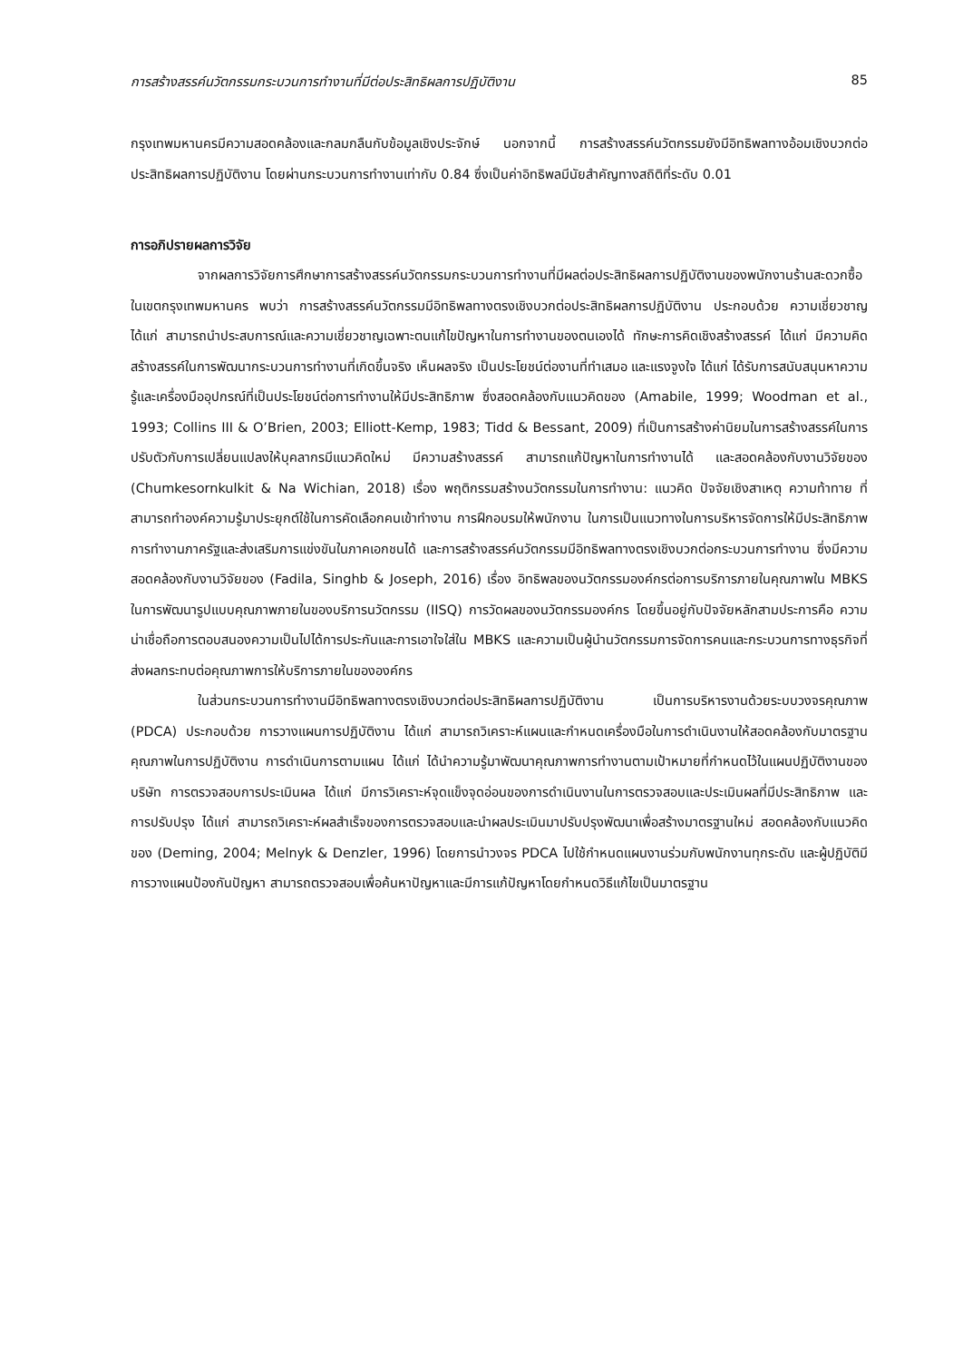การสร้างสรรค์นวัตกรรมกระบวนการทำงานที่มีต่อประสิทธิผลการปฏิบัติงาน 85
กรุงเทพมหานครมีความสอดคล้องและกลมกลืนกับข้อมูลเชิงประจักษ์ นอกจากนี้ การสร้างสรรค์นวัตกรรมยังมีอิทธิพลทางอ้อมเชิงบวกต่อประสิทธิผลการปฏิบัติงาน โดยผ่านกระบวนการทำงานเท่ากับ 0.84 ซึ่งเป็นค่าอิทธิพลมีนัยสำคัญทางสถิติที่ระดับ 0.01
การอภิปรายผลการวิจัย
จากผลการวิจัยการศึกษาการสร้างสรรค์นวัตกรรมกระบวนการทำงานที่มีผลต่อประสิทธิผลการปฏิบัติงานของพนักงานร้านสะดวกซื้อในเขตกรุงเทพมหานคร พบว่า การสร้างสรรค์นวัตกรรมมีอิทธิพลทางตรงเชิงบวกต่อประสิทธิผลการปฏิบัติงาน ประกอบด้วย ความเชี่ยวชาญ ได้แก่ สามารถนำประสบการณ์และความเชี่ยวชาญเฉพาะตนแก้ไขปัญหาในการทำงานของตนเองได้ ทักษะการคิดเชิงสร้างสรรค์ ได้แก่ มีความคิดสร้างสรรค์ในการพัฒนากระบวนการทำงานที่เกิดขึ้นจริง เห็นผลจริง เป็นประโยชน์ต่องานที่ทำเสมอ และแรงจูงใจ ได้แก่ ได้รับการสนับสนุนหาความรู้และเครื่องมืออุปกรณ์ที่เป็นประโยชน์ต่อการทำงานให้มีประสิทธิภาพ ซึ่งสอดคล้องกับแนวคิดของ (Amabile, 1999; Woodman et al., 1993; Collins III & O’Brien, 2003; Elliott-Kemp, 1983; Tidd & Bessant, 2009) ที่เป็นการสร้างค่านิยมในการสร้างสรรค์ในการปรับตัวกับการเปลี่ยนแปลงให้บุคลากรมีแนวคิดใหม่ มีความสร้างสรรค์ สามารถแก้ปัญหาในการทำงานได้ และสอดคล้องกับงานวิจัยของ (Chumkesornkulkit & Na Wichian, 2018) เรื่อง พฤติกรรมสร้างนวัตกรรมในการทำงาน: แนวคิด ปัจจัยเชิงสาเหตุ ความท้าทาย ที่สามารถทำองค์ความรู้มาประยุกต์ใช้ในการคัดเลือกคนเข้าทำงาน การฝึกอบรมให้พนักงาน ในการเป็นแนวทางในการบริหารจัดการให้มีประสิทธิภาพการทำงานภาครัฐและส่งเสริมการแข่งขันในภาคเอกชนได้ และการสร้างสรรค์นวัตกรรมมีอิทธิพลทางตรงเชิงบวกต่อกระบวนการทำงาน ซึ่งมีความสอดคล้องกับงานวิจัยของ (Fadila, Singhb & Joseph, 2016) เรื่อง อิทธิพลของนวัตกรรมองค์กรต่อการบริการภายในคุณภาพใน MBKS ในการพัฒนารูปแบบคุณภาพภายในของบริการนวัตกรรม (IISQ) การวัดผลของนวัตกรรมองค์กร โดยขึ้นอยู่กับปัจจัยหลักสามประการคือ ความน่าเชื่อถือการตอบสนองความเป็นไปได้การประกันและการเอาใจใส่ใน MBKS และความเป็นผู้นำนวัตกรรมการจัดการคนและกระบวนการทางธุรกิจที่ส่งผลกระทบต่อคุณภาพการให้บริการภายในขององค์กร
ในส่วนกระบวนการทำงานมีอิทธิพลทางตรงเชิงบวกต่อประสิทธิผลการปฏิบัติงาน เป็นการบริหารงานด้วยระบบวงจรคุณภาพ (PDCA) ประกอบด้วย การวางแผนการปฏิบัติงาน ได้แก่ สามารถวิเคราะห์แผนและกำหนดเครื่องมือในการดำเนินงานให้สอดคล้องกับมาตรฐานคุณภาพในการปฏิบัติงาน การดำเนินการตามแผน ได้แก่ ได้นำความรู้มาพัฒนาคุณภาพการทำงานตามเป้าหมายที่กำหนดไว้ในแผนปฏิบัติงานของบริษัท การตรวจสอบการประเมินผล ได้แก่ มีการวิเคราะห์จุดแข็งจุดอ่อนของการดำเนินงานในการตรวจสอบและประเมินผลที่มีประสิทธิภาพ และการปรับปรุง ได้แก่ สามารถวิเคราะห์ผลสำเร็จของการตรวจสอบและนำผลประเมินมาปรับปรุงพัฒนาเพื่อสร้างมาตรฐานใหม่ สอดคล้องกับแนวคิดของ (Deming, 2004; Melnyk & Denzler, 1996) โดยการนำวงจร PDCA ไปใช้กำหนดแผนงานร่วมกับพนักงานทุกระดับ และผู้ปฏิบัติมีการวางแผนป้องกันปัญหา สามารถตรวจสอบเพื่อค้นหาปัญหาและมีการแก้ปัญหาโดยกำหนดวิธีแก้ไขเป็นมาตรฐาน